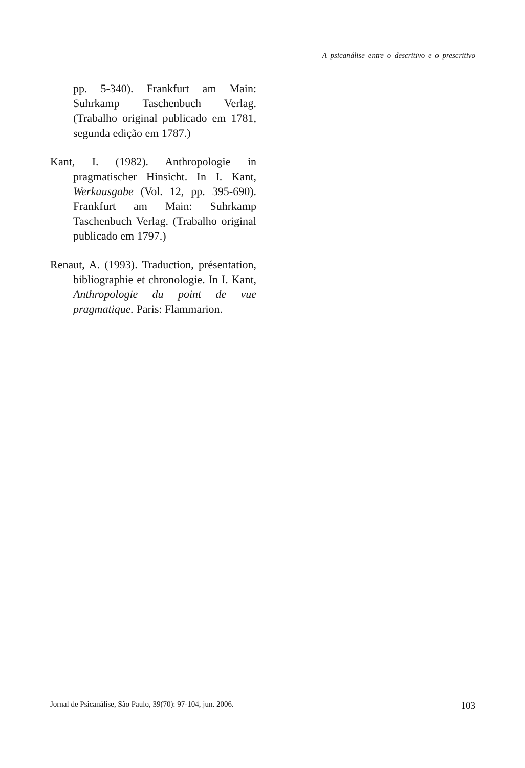A psicanálise entre o descritivo e o prescritivo
pp. 5-340). Frankfurt am Main: Suhrkamp Taschenbuch Verlag. (Trabalho original publicado em 1781, segunda edição em 1787.)
Kant, I. (1982). Anthropologie in pragmatischer Hinsicht. In I. Kant, Werkausgabe (Vol. 12, pp. 395-690). Frankfurt am Main: Suhrkamp Taschenbuch Verlag. (Trabalho original publicado em 1797.)
Renaut, A. (1993). Traduction, présentation, bibliographie et chronologie. In I. Kant, Anthropologie du point de vue pragmatique. Paris: Flammarion.
Jornal de Psicanálise, São Paulo, 39(70): 97-104, jun. 2006. 103